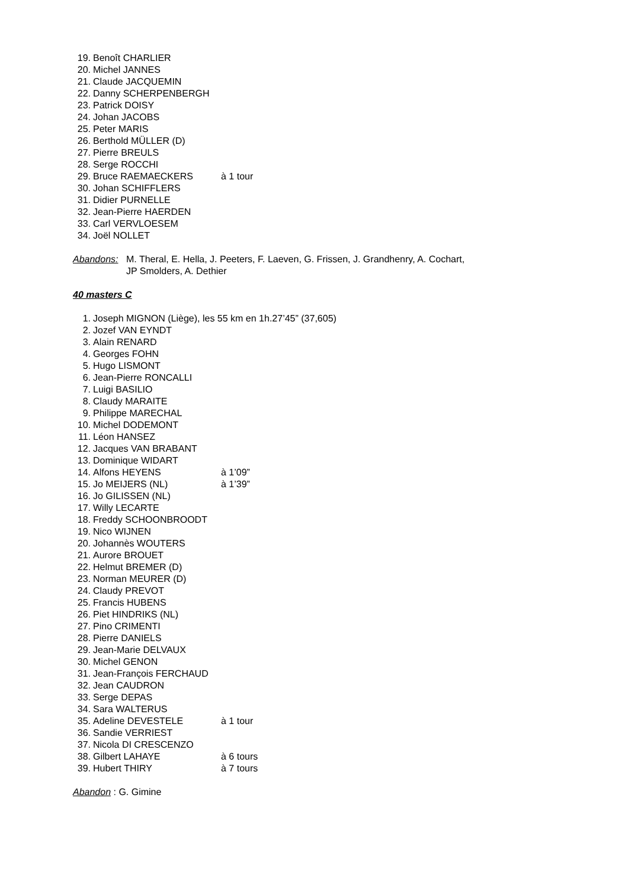19. Benoît CHARLIER
20. Michel JANNES
21. Claude JACQUEMIN
22. Danny SCHERPENBERGH
23. Patrick DOISY
24. Johan JACOBS
25. Peter MARIS
26. Berthold MÜLLER (D)
27. Pierre BREULS
28. Serge ROCCHI
29. Bruce RAEMAECKERS à 1 tour
30. Johan SCHIFFLERS
31. Didier PURNELLE
32. Jean-Pierre HAERDEN
33. Carl VERVLOESEM
34. Joël NOLLET
Abandons: M. Theral, E. Hella, J. Peeters, F. Laeven, G. Frissen, J. Grandhenry, A. Cochart,
JP Smolders, A. Dethier
40 masters C
1. Joseph MIGNON (Liège), les 55 km en 1h.27’45” (37,605)
2. Jozef VAN EYNDT
3. Alain RENARD
4. Georges FOHN
5. Hugo LISMONT
6. Jean-Pierre RONCALLI
7. Luigi BASILIO
8. Claudy MARAITE
9. Philippe MARECHAL
10. Michel DODEMONT
11. Léon HANSEZ
12. Jacques VAN BRABANT
13. Dominique WIDART
14. Alfons HEYENS à 1’09”
15. Jo MEIJERS (NL) à 1’39”
16. Jo GILISSEN (NL)
17. Willy LECARTE
18. Freddy SCHOONBROODT
19. Nico WIJNEN
20. Johannès WOUTERS
21. Aurore BROUET
22. Helmut BREMER (D)
23. Norman MEURER (D)
24. Claudy PREVOT
25. Francis HUBENS
26. Piet HINDRIKS (NL)
27. Pino CRIMENTI
28. Pierre DANIELS
29. Jean-Marie DELVAUX
30. Michel GENON
31. Jean-François FERCHAUD
32. Jean CAUDRON
33. Serge DEPAS
34. Sara WALTERUS
35. Adeline DEVESTELE à 1 tour
36. Sandie VERRIEST
37. Nicola DI CRESCENZO
38. Gilbert LAHAYE à 6 tours
39. Hubert THIRY à 7 tours
Abandon : G. Gimine